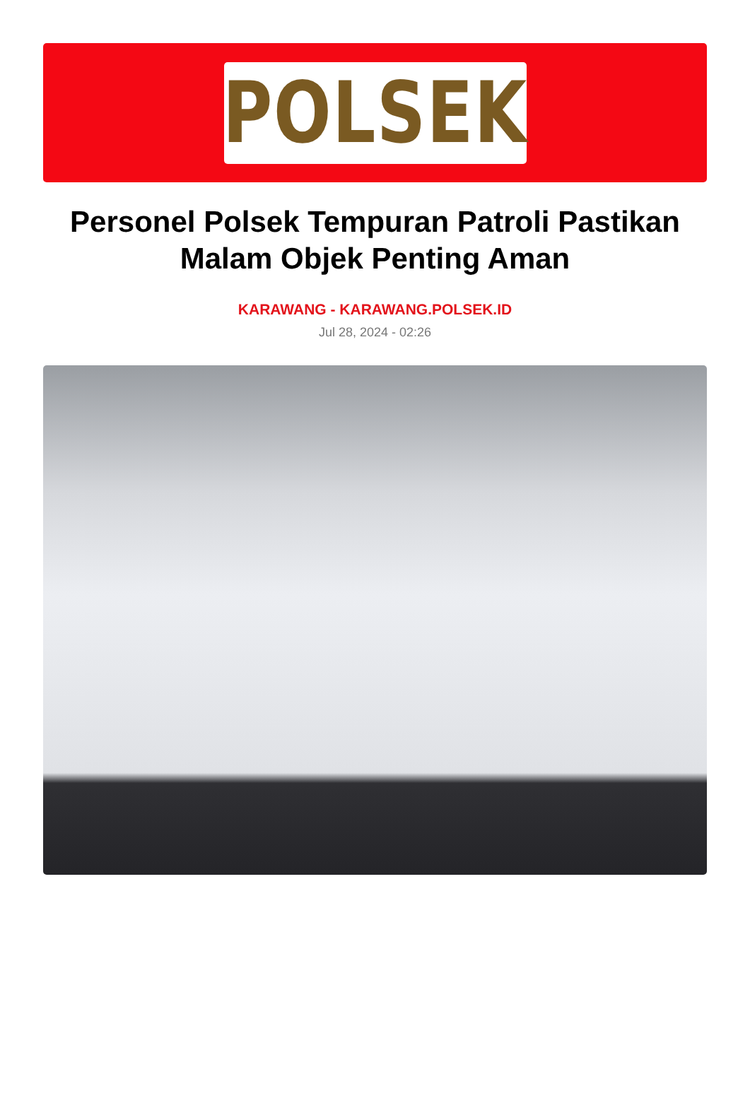POLSEK
Personel Polsek Tempuran Patroli Pastikan Malam Objek Penting Aman
KARAWANG - KARAWANG.POLSEK.ID
Jul 28, 2024 - 02:26